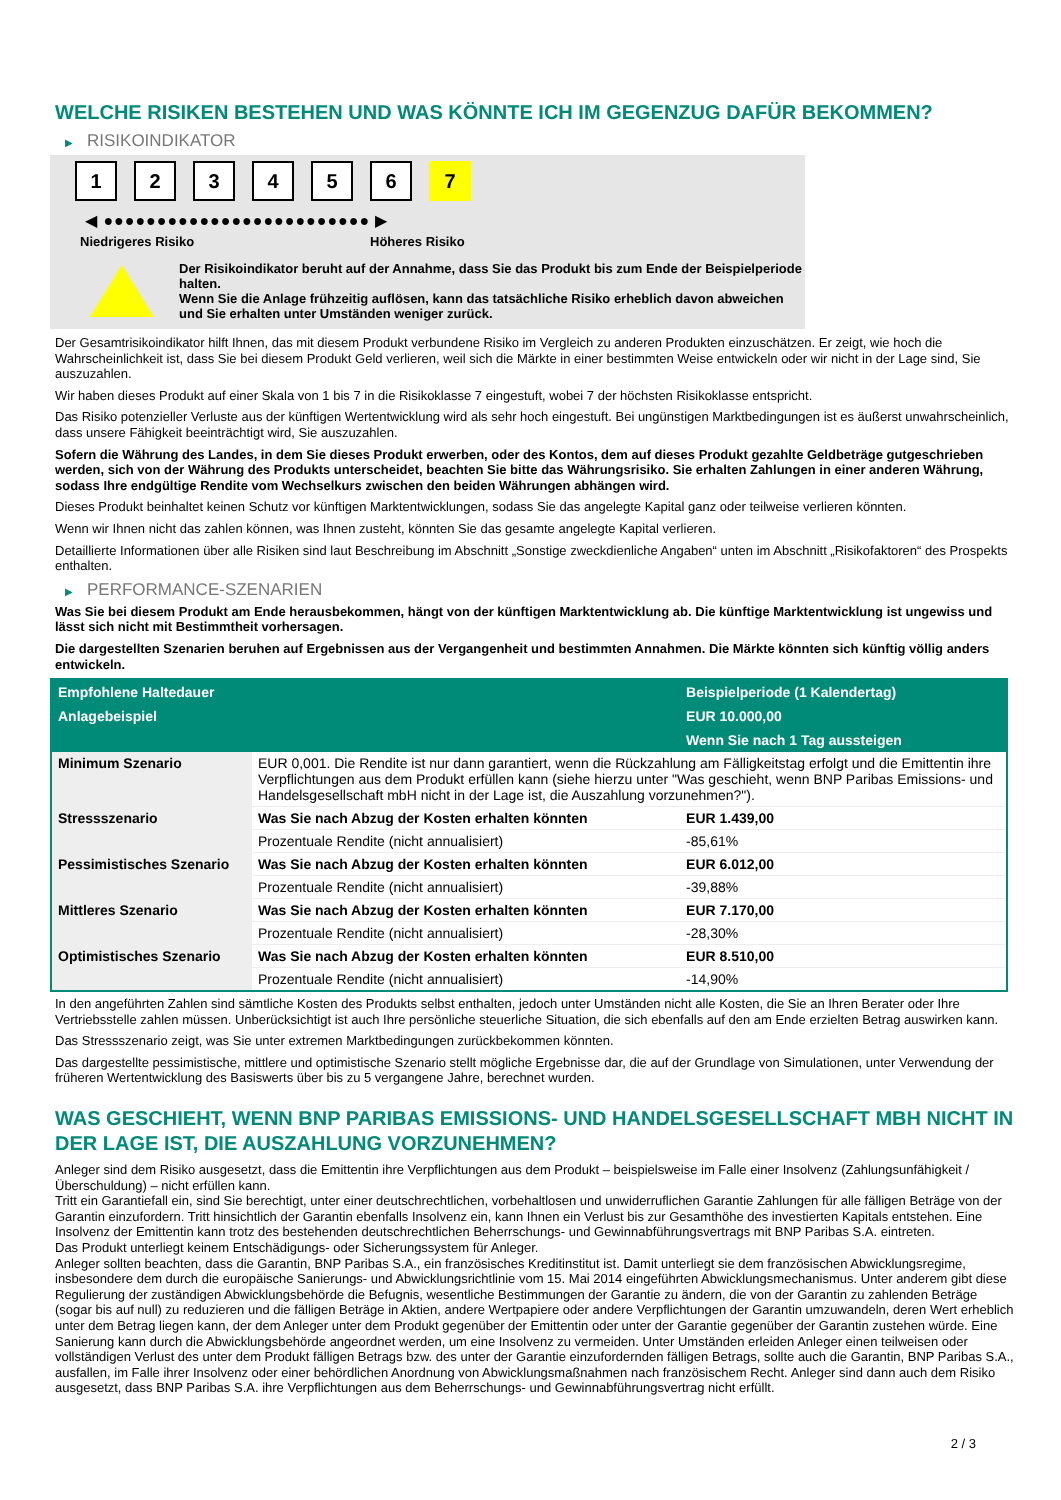WELCHE RISIKEN BESTEHEN UND WAS KÖNNTE ICH IM GEGENZUG DAFÜR BEKOMMEN?
▶ RISIKOINDIKATOR
1 2 3 4 5 6 7
◀ ●●●●●●●●●●●●●●●●●●●●●●●●● ▶
Niedrigeres Risiko Höheres Risiko
Der Risikoindikator beruht auf der Annahme, dass Sie das Produkt bis zum Ende der Beispielperiode halten.
Wenn Sie die Anlage frühzeitig auflösen, kann das tatsächliche Risiko erheblich davon abweichen und Sie erhalten unter Umständen weniger zurück.
Der Gesamtrisikoindikator hilft Ihnen, das mit diesem Produkt verbundene Risiko im Vergleich zu anderen Produkten einzuschätzen. Er zeigt, wie hoch die Wahrscheinlichkeit ist, dass Sie bei diesem Produkt Geld verlieren, weil sich die Märkte in einer bestimmten Weise entwickeln oder wir nicht in der Lage sind, Sie auszuzahlen.
Wir haben dieses Produkt auf einer Skala von 1 bis 7 in die Risikoklasse 7 eingestuft, wobei 7 der höchsten Risikoklasse entspricht.
Das Risiko potenzieller Verluste aus der künftigen Wertentwicklung wird als sehr hoch eingestuft. Bei ungünstigen Marktbedingungen ist es äußerst unwahrscheinlich, dass unsere Fähigkeit beeinträchtigt wird, Sie auszuzahlen.
Sofern die Währung des Landes, in dem Sie dieses Produkt erwerben, oder des Kontos, dem auf dieses Produkt gezahlte Geldbeträge gutgeschrieben werden, sich von der Währung des Produkts unterscheidet, beachten Sie bitte das Währungsrisiko. Sie erhalten Zahlungen in einer anderen Währung, sodass Ihre endgültige Rendite vom Wechselkurs zwischen den beiden Währungen abhängen wird.
Dieses Produkt beinhaltet keinen Schutz vor künftigen Marktentwicklungen, sodass Sie das angelegte Kapital ganz oder teilweise verlieren könnten.
Wenn wir Ihnen nicht das zahlen können, was Ihnen zusteht, könnten Sie das gesamte angelegte Kapital verlieren.
Detaillierte Informationen über alle Risiken sind laut Beschreibung im Abschnitt „Sonstige zweckdienliche Angaben“ unten im Abschnitt „Risikofaktoren“ des Prospekts enthalten.
▶ PERFORMANCE-SZENARIEN
Was Sie bei diesem Produkt am Ende herausbekommen, hängt von der künftigen Marktentwicklung ab. Die künftige Marktentwicklung ist ungewiss und lässt sich nicht mit Bestimmtheit vorhersagen.
Die dargestellten Szenarien beruhen auf Ergebnissen aus der Vergangenheit und bestimmten Annahmen. Die Märkte könnten sich künftig völlig anders entwickeln.
| Empfohlene Haltedauer | | Beispielperiode (1 Kalendertag) |
| --- | --- | --- |
| Anlagebeispiel | | EUR 10.000,00 |
| | | Wenn Sie nach 1 Tag aussteigen |
| Minimum Szenario | EUR 0,001. Die Rendite ist nur dann garantiert, wenn die Rückzahlung am Fälligkeitstag erfolgt und die Emittentin ihre Verpflichtungen aus dem Produkt erfüllen kann (siehe hierzu unter "Was geschieht, wenn BNP Paribas Emissions- und Handelsgesellschaft mbH nicht in der Lage ist, die Auszahlung vorzunehmen?"). | |
| Stressszenario | Was Sie nach Abzug der Kosten erhalten könnten | EUR 1.439,00 |
| | Prozentuale Rendite (nicht annualisiert) | -85,61% |
| Pessimistisches Szenario | Was Sie nach Abzug der Kosten erhalten könnten | EUR 6.012,00 |
| | Prozentuale Rendite (nicht annualisiert) | -39,88% |
| Mittleres Szenario | Was Sie nach Abzug der Kosten erhalten könnten | EUR 7.170,00 |
| | Prozentuale Rendite (nicht annualisiert) | -28,30% |
| Optimistisches Szenario | Was Sie nach Abzug der Kosten erhalten könnten | EUR 8.510,00 |
| | Prozentuale Rendite (nicht annualisiert) | -14,90% |
In den angeführten Zahlen sind sämtliche Kosten des Produkts selbst enthalten, jedoch unter Umständen nicht alle Kosten, die Sie an Ihren Berater oder Ihre Vertriebsstelle zahlen müssen. Unberücksichtigt ist auch Ihre persönliche steuerliche Situation, die sich ebenfalls auf den am Ende erzielten Betrag auswirken kann.
Das Stressszenario zeigt, was Sie unter extremen Marktbedingungen zurückbekommen könnten.
Das dargestellte pessimistische, mittlere und optimistische Szenario stellt mögliche Ergebnisse dar, die auf der Grundlage von Simulationen, unter Verwendung der früheren Wertentwicklung des Basiswerts über bis zu 5 vergangene Jahre, berechnet wurden.
WAS GESCHIEHT, WENN BNP PARIBAS EMISSIONS- UND HANDELSGESELLSCHAFT MBH NICHT IN DER LAGE IST, DIE AUSZAHLUNG VORZUNEHMEN?
Anleger sind dem Risiko ausgesetzt, dass die Emittentin ihre Verpflichtungen aus dem Produkt – beispielsweise im Falle einer Insolvenz (Zahlungsunfähigkeit / Überschuldung) – nicht erfüllen kann.
Tritt ein Garantiefall ein, sind Sie berechtigt, unter einer deutschrechtlichen, vorbehaltlosen und unwiderruflichen Garantie Zahlungen für alle fälligen Beträge von der Garantin einzufordern. Tritt hinsichtlich der Garantin ebenfalls Insolvenz ein, kann Ihnen ein Verlust bis zur Gesamthöhe des investierten Kapitals entstehen. Eine Insolvenz der Emittentin kann trotz des bestehenden deutschrechtlichen Beherrschungs- und Gewinnabführungsvertrags mit BNP Paribas S.A. eintreten.
Das Produkt unterliegt keinem Entschädigungs- oder Sicherungssystem für Anleger.
Anleger sollten beachten, dass die Garantin, BNP Paribas S.A., ein französisches Kreditinstitut ist. Damit unterliegt sie dem französischen Abwicklungsregime, insbesondere dem durch die europäische Sanierungs- und Abwicklungsrichtlinie vom 15. Mai 2014 eingeführten Abwicklungsmechanismus. Unter anderem gibt diese Regulierung der zuständigen Abwicklungsbehörde die Befugnis, wesentliche Bestimmungen der Garantie zu ändern, die von der Garantin zu zahlenden Beträge (sogar bis auf null) zu reduzieren und die fälligen Beträge in Aktien, andere Wertpapiere oder andere Verpflichtungen der Garantin umzuwandeln, deren Wert erheblich unter dem Betrag liegen kann, der dem Anleger unter dem Produkt gegenüber der Emittentin oder unter der Garantie gegenüber der Garantin zustehen würde. Eine Sanierung kann durch die Abwicklungsbehörde angeordnet werden, um eine Insolvenz zu vermeiden. Unter Umständen erleiden Anleger einen teilweisen oder vollständigen Verlust des unter dem Produkt fälligen Betrags bzw. des unter der Garantie einzufordernden fälligen Betrags, sollte auch die Garantin, BNP Paribas S.A., ausfallen, im Falle ihrer Insolvenz oder einer behördlichen Anordnung von Abwicklungsmaßnahmen nach französischem Recht. Anleger sind dann auch dem Risiko ausgesetzt, dass BNP Paribas S.A. ihre Verpflichtungen aus dem Beherrschungs- und Gewinnabführungsvertrag nicht erfüllt.
2 / 3